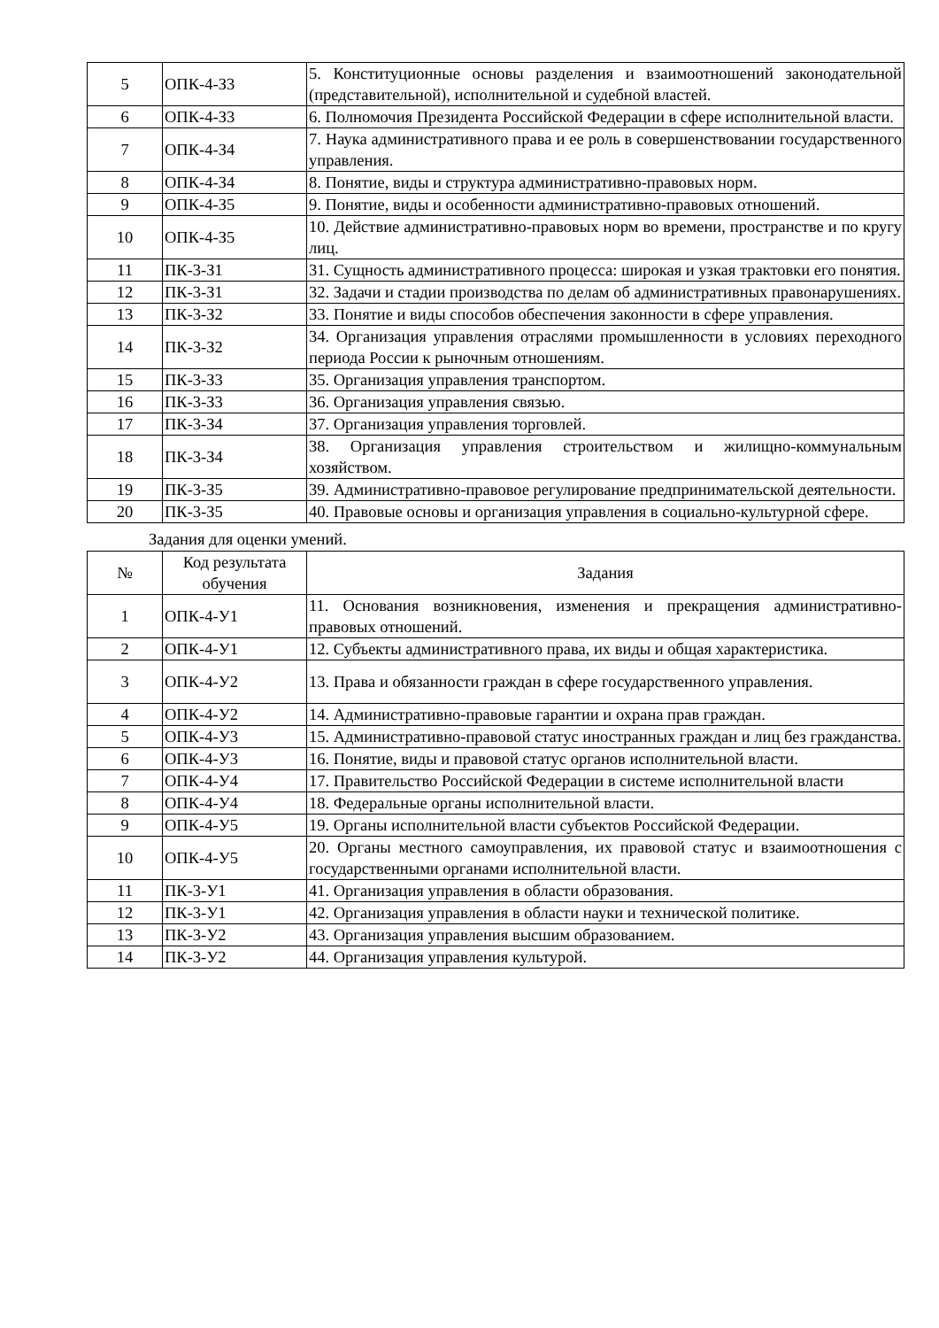| 5 | ОПК-4-З3 | 5. Конституционные основы разделения и взаимоотношений законодательной (представительной), исполнительной и судебной властей. |
| 6 | ОПК-4-З3 | 6. Полномочия Президента Российской Федерации в сфере исполнительной власти. |
| 7 | ОПК-4-З4 | 7. Наука административного права и ее роль в совершенствовании государственного управления. |
| 8 | ОПК-4-З4 | 8. Понятие, виды и структура административно-правовых норм. |
| 9 | ОПК-4-З5 | 9. Понятие, виды и особенности административно-правовых отношений. |
| 10 | ОПК-4-З5 | 10. Действие административно-правовых норм во времени, пространстве и по кругу лиц. |
| 11 | ПК-3-З1 | 31. Сущность административного процесса: широкая и узкая трактовки его понятия. |
| 12 | ПК-3-З1 | 32. Задачи и стадии производства по делам об административных правонарушениях. |
| 13 | ПК-3-З2 | 33. Понятие и виды способов обеспечения законности в сфере управления. |
| 14 | ПК-3-З2 | 34. Организация управления отраслями промышленности в условиях переходного периода России к рыночным отношениям. |
| 15 | ПК-3-З3 | 35. Организация управления транспортом. |
| 16 | ПК-3-З3 | 36. Организация управления связью. |
| 17 | ПК-3-З4 | 37. Организация управления торговлей. |
| 18 | ПК-3-З4 | 38. Организация управления строительством и жилищно-коммунальным хозяйством. |
| 19 | ПК-3-З5 | 39. Административно-правовое регулирование предпринимательской деятельности. |
| 20 | ПК-3-З5 | 40. Правовые основы и организация управления в социально-культурной сфере. |
Задания для оценки умений.
| № | Код результата обучения | Задания |
| --- | --- | --- |
| 1 | ОПК-4-У1 | 11. Основания возникновения, изменения и прекращения административно-правовых отношений. |
| 2 | ОПК-4-У1 | 12. Субъекты административного права, их виды и общая характеристика. |
| 3 | ОПК-4-У2 | 13. Права и обязанности граждан в сфере государственного управления. |
| 4 | ОПК-4-У2 | 14. Административно-правовые гарантии и охрана прав граждан. |
| 5 | ОПК-4-У3 | 15. Административно-правовой статус иностранных граждан и лиц без гражданства. |
| 6 | ОПК-4-У3 | 16. Понятие, виды и правовой статус органов исполнительной власти. |
| 7 | ОПК-4-У4 | 17. Правительство Российской Федерации в системе исполнительной власти |
| 8 | ОПК-4-У4 | 18. Федеральные органы исполнительной власти. |
| 9 | ОПК-4-У5 | 19. Органы исполнительной власти субъектов Российской Федерации. |
| 10 | ОПК-4-У5 | 20. Органы местного самоуправления, их правовой статус и взаимоотношения с государственными органами исполнительной власти. |
| 11 | ПК-3-У1 | 41. Организация управления в области образования. |
| 12 | ПК-3-У1 | 42. Организация управления в области науки и технической политике. |
| 13 | ПК-3-У2 | 43. Организация управления высшим образованием. |
| 14 | ПК-3-У2 | 44. Организация управления культурой. |